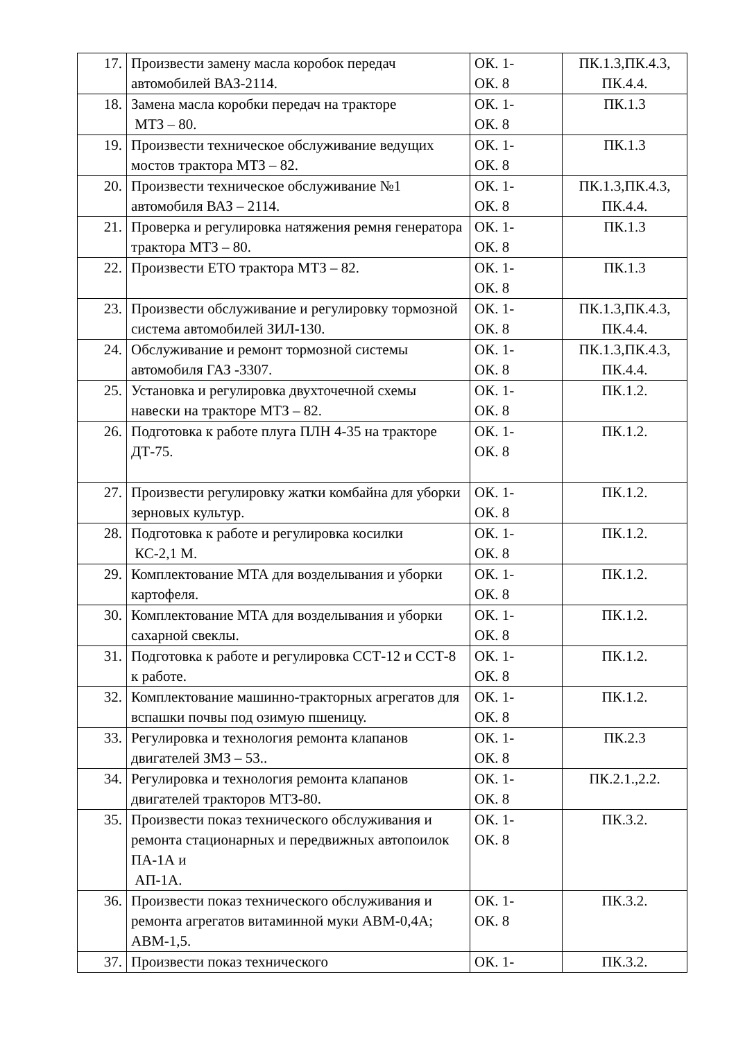| 17. | Произвести замену масла коробок передач автомобилей ВАЗ-2114. | ОК. 1- ОК. 8 | ПК.1.3,ПК.4.3, ПК.4.4. |
| 18. | Замена масла коробки передач на тракторе МТЗ – 80. | ОК. 1- ОК. 8 | ПК.1.3 |
| 19. | Произвести техническое обслуживание ведущих мостов трактора МТЗ – 82. | ОК. 1- ОК. 8 | ПК.1.3 |
| 20. | Произвести техническое обслуживание №1 автомобиля ВАЗ – 2114. | ОК. 1- ОК. 8 | ПК.1.3,ПК.4.3, ПК.4.4. |
| 21. | Проверка и регулировка натяжения ремня генератора трактора МТЗ – 80. | ОК. 1- ОК. 8 | ПК.1.3 |
| 22. | Произвести ЕТО трактора МТЗ – 82. | ОК. 1- ОК. 8 | ПК.1.3 |
| 23. | Произвести обслуживание и регулировку тормозной система автомобилей ЗИЛ-130. | ОК. 1- ОК. 8 | ПК.1.3,ПК.4.3, ПК.4.4. |
| 24. | Обслуживание и ремонт тормозной системы автомобиля ГАЗ -3307. | ОК. 1- ОК. 8 | ПК.1.3,ПК.4.3, ПК.4.4. |
| 25. | Установка и регулировка двухточечной схемы навески на тракторе МТЗ – 82. | ОК. 1- ОК. 8 | ПК.1.2. |
| 26. | Подготовка к работе плуга ПЛН 4-35 на тракторе ДТ-75. | ОК. 1- ОК. 8 | ПК.1.2. |
| 27. | Произвести регулировку жатки комбайна для уборки зерновых культур. | ОК. 1- ОК. 8 | ПК.1.2. |
| 28. | Подготовка к работе и регулировка косилки КС-2,1 М. | ОК. 1- ОК. 8 | ПК.1.2. |
| 29. | Комплектование МТА для возделывания и уборки картофеля. | ОК. 1- ОК. 8 | ПК.1.2. |
| 30. | Комплектование МТА для возделывания и уборки сахарной свеклы. | ОК. 1- ОК. 8 | ПК.1.2. |
| 31. | Подготовка к работе и регулировка ССТ-12 и ССТ-8 к работе. | ОК. 1- ОК. 8 | ПК.1.2. |
| 32. | Комплектование машинно-тракторных агрегатов для вспашки почвы под озимую пшеницу. | ОК. 1- ОК. 8 | ПК.1.2. |
| 33. | Регулировка и технология ремонта клапанов двигателей ЗМЗ – 53.. | ОК. 1- ОК. 8 | ПК.2.3 |
| 34. | Регулировка и технология ремонта клапанов двигателей тракторов МТЗ-80. | ОК. 1- ОК. 8 | ПК.2.1.,2.2. |
| 35. | Произвести показ технического обслуживания и ремонта стационарных и передвижных автопоилок ПА-1А и АП-1А. | ОК. 1- ОК. 8 | ПК.3.2. |
| 36. | Произвести показ технического обслуживания и ремонта агрегатов витаминной муки АВМ-0,4А; АВМ-1,5. | ОК. 1- ОК. 8 | ПК.3.2. |
| 37. | Произвести показ технического | ОК. 1- | ПК.3.2. |